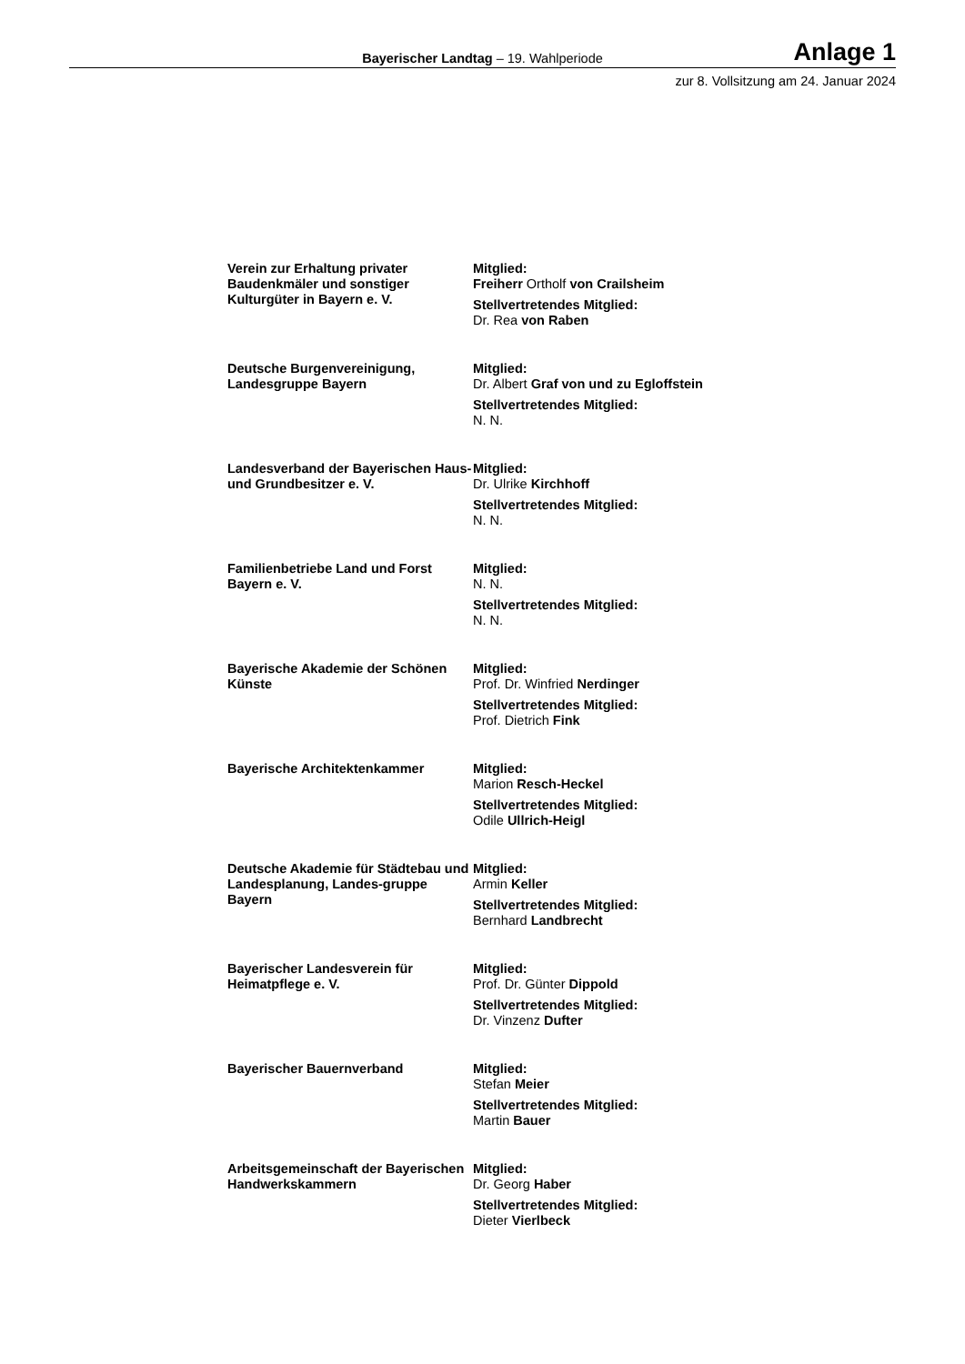Bayerischer Landtag – 19. Wahlperiode
Anlage 1
zur 8. Vollsitzung am 24. Januar 2024
Verein zur Erhaltung privater Baudenkmäler und sonstiger Kulturgüter in Bayern e. V.
Mitglied:
Freiherr Ortholf von Crailsheim
Stellvertretendes Mitglied:
Dr. Rea von Raben
Deutsche Burgenvereinigung, Landesgruppe Bayern
Mitglied:
Dr. Albert Graf von und zu Egloffstein
Stellvertretendes Mitglied:
N. N.
Landesverband der Bayerischen Haus- und Grundbesitzer e. V.
Mitglied:
Dr. Ulrike Kirchhoff
Stellvertretendes Mitglied:
N. N.
Familienbetriebe Land und Forst Bayern e. V.
Mitglied:
N. N.
Stellvertretendes Mitglied:
N. N.
Bayerische Akademie der Schönen Künste
Mitglied:
Prof. Dr. Winfried Nerdinger
Stellvertretendes Mitglied:
Prof. Dietrich Fink
Bayerische Architektenkammer Mitglied:
Marion Resch-Heckel
Stellvertretendes Mitglied:
Odile Ullrich-Heigl
Deutsche Akademie für Städtebau und Landesplanung, Landes-gruppe Bayern
Mitglied:
Armin Keller
Stellvertretendes Mitglied:
Bernhard Landbrecht
Bayerischer Landesverein für Heimatpflege e. V.
Mitglied:
Prof. Dr. Günter Dippold
Stellvertretendes Mitglied:
Dr. Vinzenz Dufter
Bayerischer Bauernverband Mitglied:
Stefan Meier
Stellvertretendes Mitglied:
Martin Bauer
Arbeitsgemeinschaft der Bayerischen Handwerkskammern
Mitglied:
Dr. Georg Haber
Stellvertretendes Mitglied:
Dieter Vierlbeck